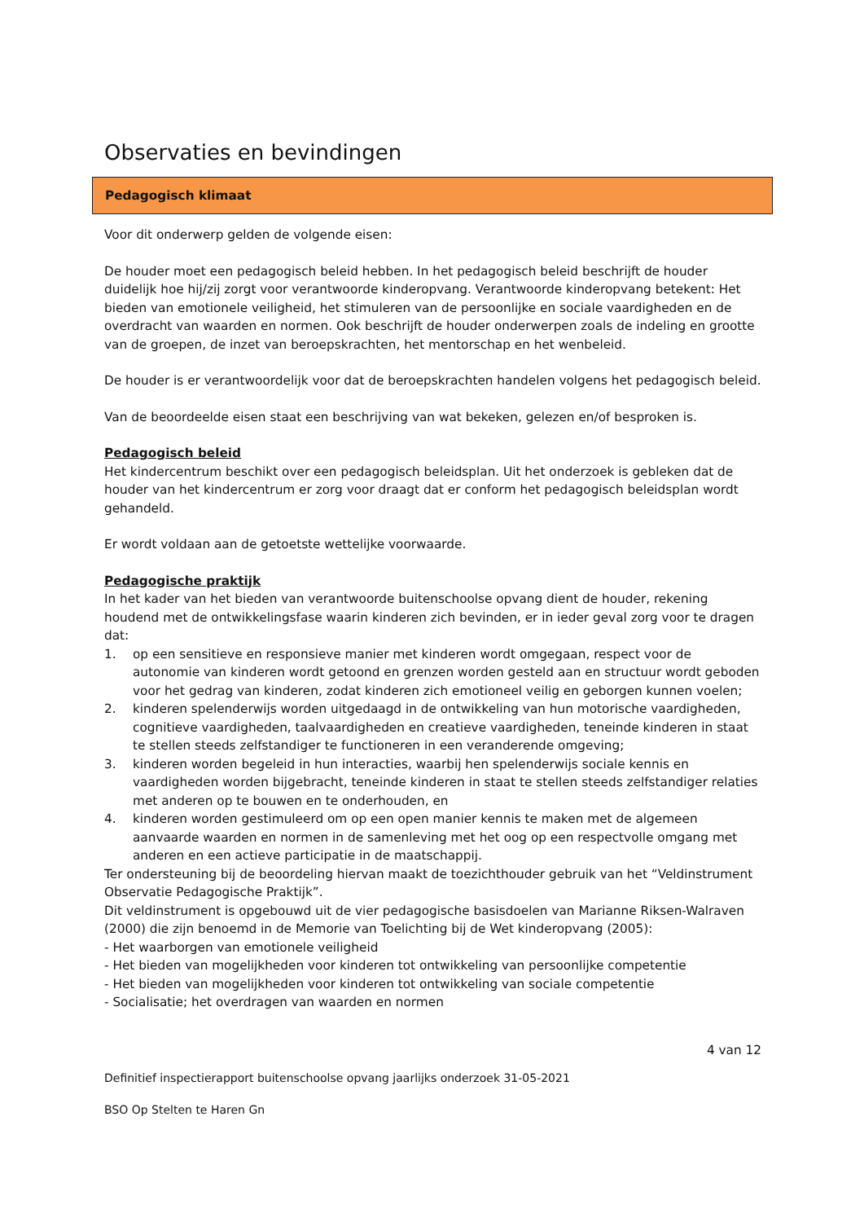Observaties en bevindingen
Pedagogisch klimaat
Voor dit onderwerp gelden de volgende eisen:
De houder moet een pedagogisch beleid hebben. In het pedagogisch beleid beschrijft de houder duidelijk hoe hij/zij zorgt voor verantwoorde kinderopvang. Verantwoorde kinderopvang betekent: Het bieden van emotionele veiligheid, het stimuleren van de persoonlijke en sociale vaardigheden en de overdracht van waarden en normen. Ook beschrijft de houder onderwerpen zoals de indeling en grootte van de groepen, de inzet van beroepskrachten, het mentorschap en het wenbeleid.
De houder is er verantwoordelijk voor dat de beroepskrachten handelen volgens het pedagogisch beleid.
Van de beoordeelde eisen staat een beschrijving van wat bekeken, gelezen en/of besproken is.
Pedagogisch beleid
Het kindercentrum beschikt over een pedagogisch beleidsplan. Uit het onderzoek is gebleken dat de houder van het kindercentrum er zorg voor draagt dat er conform het pedagogisch beleidsplan wordt gehandeld.
Er wordt voldaan aan de getoetste wettelijke voorwaarde.
Pedagogische praktijk
In het kader van het bieden van verantwoorde buitenschoolse opvang dient de houder, rekening houdend met de ontwikkelingsfase waarin kinderen zich bevinden, er in ieder geval zorg voor te dragen dat:
1. op een sensitieve en responsieve manier met kinderen wordt omgegaan, respect voor de autonomie van kinderen wordt getoond en grenzen worden gesteld aan en structuur wordt geboden voor het gedrag van kinderen, zodat kinderen zich emotioneel veilig en geborgen kunnen voelen;
2. kinderen spelenderwijs worden uitgedaagd in de ontwikkeling van hun motorische vaardigheden, cognitieve vaardigheden, taalvaardigheden en creatieve vaardigheden, teneinde kinderen in staat te stellen steeds zelfstandiger te functioneren in een veranderende omgeving;
3. kinderen worden begeleid in hun interacties, waarbij hen spelenderwijs sociale kennis en vaardigheden worden bijgebracht, teneinde kinderen in staat te stellen steeds zelfstandiger relaties met anderen op te bouwen en te onderhouden, en
4. kinderen worden gestimuleerd om op een open manier kennis te maken met de algemeen aanvaarde waarden en normen in de samenleving met het oog op een respectvolle omgang met anderen en een actieve participatie in de maatschappij.
Ter ondersteuning bij de beoordeling hiervan maakt de toezichthouder gebruik van het “Veldinstrument Observatie Pedagogische Praktijk”.
Dit veldinstrument is opgebouwd uit de vier pedagogische basisdoelen van Marianne Riksen-Walraven (2000) die zijn benoemd in de Memorie van Toelichting bij de Wet kinderopvang (2005):
- Het waarborgen van emotionele veiligheid
- Het bieden van mogelijkheden voor kinderen tot ontwikkeling van persoonlijke competentie
- Het bieden van mogelijkheden voor kinderen tot ontwikkeling van sociale competentie
- Socialisatie; het overdragen van waarden en normen
4 van 12
Definitief inspectierapport buitenschoolse opvang jaarlijks onderzoek 31-05-2021
BSO Op Stelten te Haren Gn